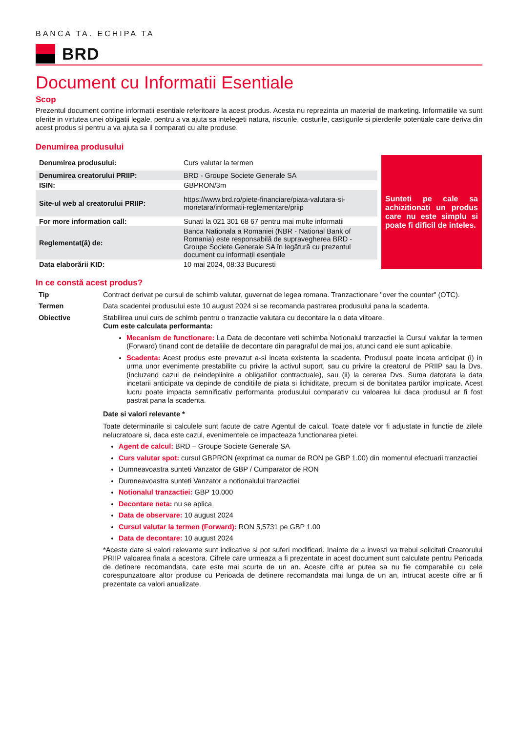BANCA TA. ECHIPA TA
BRD
Document cu Informatii Esentiale
Scop
Prezentul document contine informatii esentiale referitoare la acest produs. Acesta nu reprezinta un material de marketing. Informatiile va sunt oferite in virtutea unei obligatii legale, pentru a va ajuta sa intelegeti natura, riscurile, costurile, castigurile si pierderile potentiale care deriva din acest produs si pentru a va ajuta sa il comparati cu alte produse.
Denumirea produsului
| Denumirea produsului: | Curs valutar la termen |
| Denumirea creatorului PRIIP: | BRD - Groupe Societe Generale SA |
| ISIN: | GBPRON/3m |
| Site-ul web al creatorului PRIIP: | https://www.brd.ro/piete-financiare/piata-valutara-si-monetara/informatii-reglementare/priip |
| For more information call: | Sunati la 021 301 68 67 pentru mai multe informatii |
| Reglementat(ă) de: | Banca Nationala a Romaniei (NBR - National Bank of Romania) este responsabilă de supravegherea BRD - Groupe Societe Generale SA în legătură cu prezentul document cu informații esențiale |
| Data elaborării KID: | 10 mai 2024, 08:33 Bucuresti |
Sunteti pe cale sa achizitionati un produs care nu este simplu si poate fi dificil de inteles.
In ce constă acest produs?
Tip
Contract derivat pe cursul de schimb valutar, guvernat de legea romana. Tranzactionare "over the counter" (OTC).
Termen
Data scadentei produsului este 10 august 2024 si se recomanda pastrarea produsului pana la scadenta.
Obiective
Stabilirea unui curs de schimb pentru o tranzactie valutara cu decontare la o data viitoare.
Cum este calculata performanta:
Mecanism de functionare: La Data de decontare veti schimba Notionalul tranzactiei la Cursul valutar la termen (Forward) tinand cont de detaliile de decontare din paragraful de mai jos, atunci cand ele sunt aplicabile.
Scadenta: Acest produs este prevazut a-si inceta existenta la scadenta. Produsul poate inceta anticipat (i) in urma unor evenimente prestabilite cu privire la activul suport, sau cu privire la creatorul de PRIIP sau la Dvs. (incluzand cazul de neindeplinire a obligatiilor contractuale), sau (ii) la cererea Dvs. Suma datorata la data incetarii anticipate va depinde de conditiile de piata si lichiditate, precum si de bonitatea partilor implicate. Acest lucru poate impacta semnificativ performanta produsului comparativ cu valoarea lui daca produsul ar fi fost pastrat pana la scadenta.
Date si valori relevante *
Toate determinarile si calculele sunt facute de catre Agentul de calcul. Toate datele vor fi adjustate in functie de zilele nelucratoare si, daca este cazul, evenimentele ce impacteaza functionarea pietei.
Agent de calcul: BRD – Groupe Societe Generale SA
Curs valutar spot: cursul GBPRON (exprimat ca numar de RON pe GBP 1.00) din momentul efectuarii tranzactiei
Dumneavoastra sunteti Vanzator de GBP / Cumparator de RON
Dumneavoastra sunteti Vanzator a notionalului tranzactiei
Notionalul tranzactiei: GBP 10.000
Decontare neta: nu se aplica
Data de observare: 10 august 2024
Cursul valutar la termen (Forward): RON 5,5731 pe GBP 1.00
Data de decontare: 10 august 2024
*Aceste date si valori relevante sunt indicative si pot suferi modificari. Inainte de a investi va trebui solicitati Creatorului PRIIP valoarea finala a acestora. Cifrele care urmeaza a fi prezentate in acest document sunt calculate pentru Perioada de detinere recomandata, care este mai scurta de un an. Aceste cifre ar putea sa nu fie comparabile cu cele corespunzatoare altor produse cu Perioada de detinere recomandata mai lunga de un an, intrucat aceste cifre ar fi prezentate ca valori anualizate.